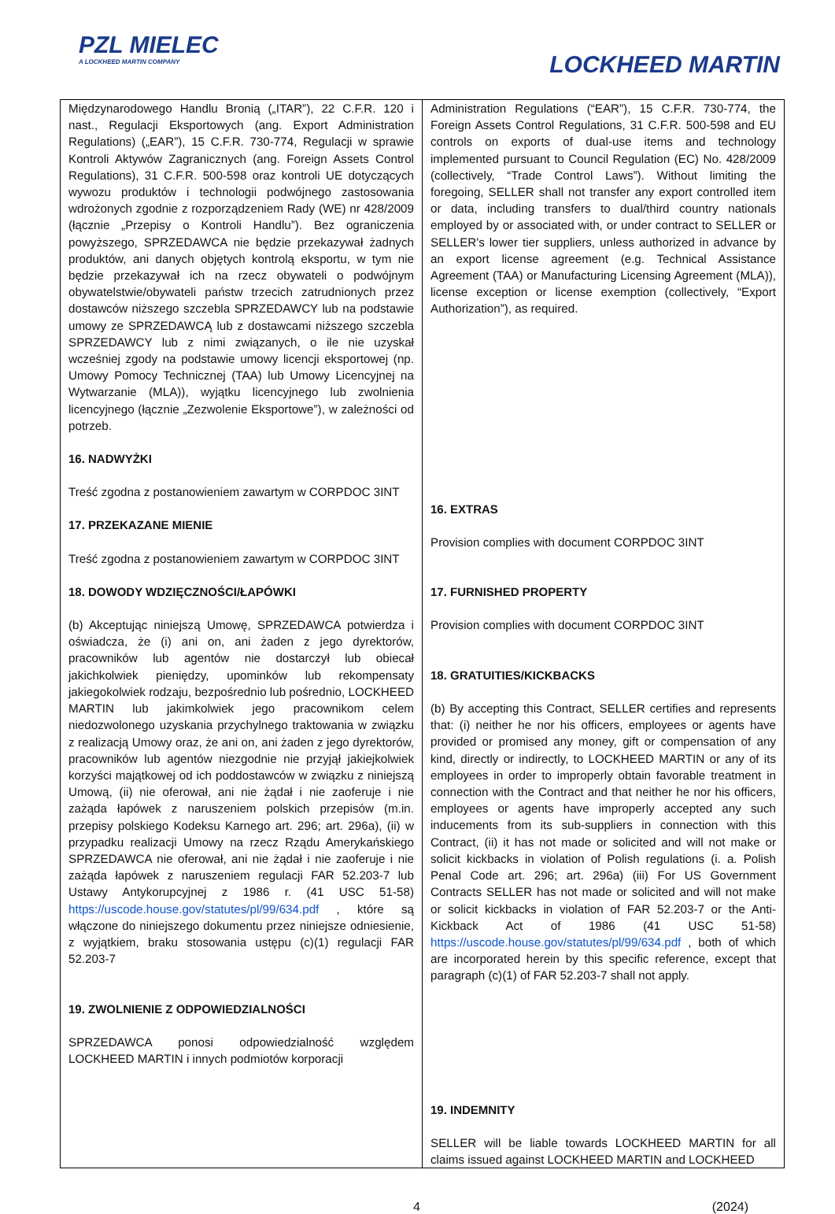PZL MIELEC
A LOCKHEED MARTIN COMPANY
LOCKHEED MARTIN
| Międzynarodowego Handlu Bronią („ITAR”), 22 C.F.R. 120 i nast., Regulacji Eksportowych (ang. Export Administration Regulations) („EAR”), 15 C.F.R. 730-774, Regulacji w sprawie Kontroli Aktywów Zagranicznych (ang. Foreign Assets Control Regulations), 31 C.F.R. 500-598 oraz kontroli UE dotyczących wywozu produktów i technologii podwójnego zastosowania wdrożonych zgodnie z rozporządzeniem Rady (WE) nr 428/2009 (łącznie „Przepisy o Kontroli Handlu”). Bez ograniczenia powyższego, SPRZEDAWCA nie będzie przekazywał żadnych produktów, ani danych objętych kontrolą eksportu, w tym nie będzie przekazywał ich na rzecz obywateli o podwójnym obywatelstwie/obywateli państw trzecich zatrudnionych przez dostawców niższego szczebla SPRZEDAWCY lub na podstawie umowy ze SPRZEDAWCĄ lub z dostawcami niższego szczebla SPRZEDAWCY lub z nimi związanych, o ile nie uzyskał wcześniej zgody na podstawie umowy licencji eksportowej (np. Umowy Pomocy Technicznej (TAA) lub Umowy Licencyjnej na Wytwarzanie (MLA)), wyjątku licencyjnego lub zwolnienia licencyjnego (łącznie „Zezwolenie Eksportowe”), w zależności od potrzeb. 16. NADWYŻKI Treść zgodna z postanowieniem zawartym w CORPDOC 3INT 17. PRZEKAZANE MIENIE Treść zgodna z postanowieniem zawartym w CORPDOC 3INT 18. DOWODY WDZIĘCZNOŚCI/ŁAPÓWKI (b) Akceptując niniejszą Umowę, SPRZEDAWCA potwierdza i oświadcza, że (i) ani on, ani żaden z jego dyrektorów, pracowników lub agentów nie dostarczył lub obiecał jakichkolwiek pieniędzy, upominków lub rekompensaty jakiegokolwiek rodzaju, bezpośrednio lub pośrednio, LOCKHEED MARTIN lub jakimkolwiek jego pracownikom celem niedozwolonego uzyskania przychylnego traktowania w związku z realizacją Umowy oraz, że ani on, ani żaden z jego dyrektorów, pracowników lub agentów niezgodnie nie przyjął jakiejkolwiek korzyści majątkowej od ich poddostawców w związku z niniejszą Umową, (ii) nie oferował, ani nie żądał i nie zaoferuje i nie zażąda łapówek z naruszeniem polskich przepisów (m.in. przepisy polskiego Kodeksu Karnego art. 296; art. 296a), (ii) w przypadku realizacji Umowy na rzecz Rządu Amerykańskiego SPRZEDAWCA nie oferował, ani nie żądał i nie zaoferuje i nie zażąda łapówek z naruszeniem regulacji FAR 52.203-7 lub Ustawy Antykorupcyjnej z 1986 r. (41 USC 51-58) https://uscode.house.gov/statutes/pl/99/634.pdf , które są włączone do niniejszego dokumentu przez niniejsze odniesienie, z wyjątkiem, braku stosowania ustępu (c)(1) regulacji FAR 52.203-7 19. ZWOLNIENIE Z ODPOWIEDZIALNOŚCI SPRZEDAWCA ponosi odpowiedzialność względem LOCKHEED MARTIN i innych podmiotów korporacji | Administration Regulations (“EAR”), 15 C.F.R. 730-774, the Foreign Assets Control Regulations, 31 C.F.R. 500-598 and EU controls on exports of dual-use items and technology implemented pursuant to Council Regulation (EC) No. 428/2009 (collectively, “Trade Control Laws”). Without limiting the foregoing, SELLER shall not transfer any export controlled item or data, including transfers to dual/third country nationals employed by or associated with, or under contract to SELLER or SELLER's lower tier suppliers, unless authorized in advance by an export license agreement (e.g. Technical Assistance Agreement (TAA) or Manufacturing Licensing Agreement (MLA)), license exception or license exemption (collectively, “Export Authorization”), as required. 16. EXTRAS Provision complies with document CORPDOC 3INT 17. FURNISHED PROPERTY Provision complies with document CORPDOC 3INT 18. GRATUITIES/KICKBACKS (b) By accepting this Contract, SELLER certifies and represents that: (i) neither he nor his officers, employees or agents have provided or promised any money, gift or compensation of any kind, directly or indirectly, to LOCKHEED MARTIN or any of its employees in order to improperly obtain favorable treatment in connection with the Contract and that neither he nor his officers, employees or agents have improperly accepted any such inducements from its sub-suppliers in connection with this Contract, (ii) it has not made or solicited and will not make or solicit kickbacks in violation of Polish regulations (i. a. Polish Penal Code art. 296; art. 296a) (iii) For US Government Contracts SELLER has not made or solicited and will not make or solicit kickbacks in violation of FAR 52.203-7 or the Anti-Kickback Act of 1986 (41 USC 51-58) https://uscode.house.gov/statutes/pl/99/634.pdf , both of which are incorporated herein by this specific reference, except that paragraph (c)(1) of FAR 52.203-7 shall not apply. 19. INDEMNITY SELLER will be liable towards LOCKHEED MARTIN for all claims issued against LOCKHEED MARTIN and LOCKHEED |
4 (2024)